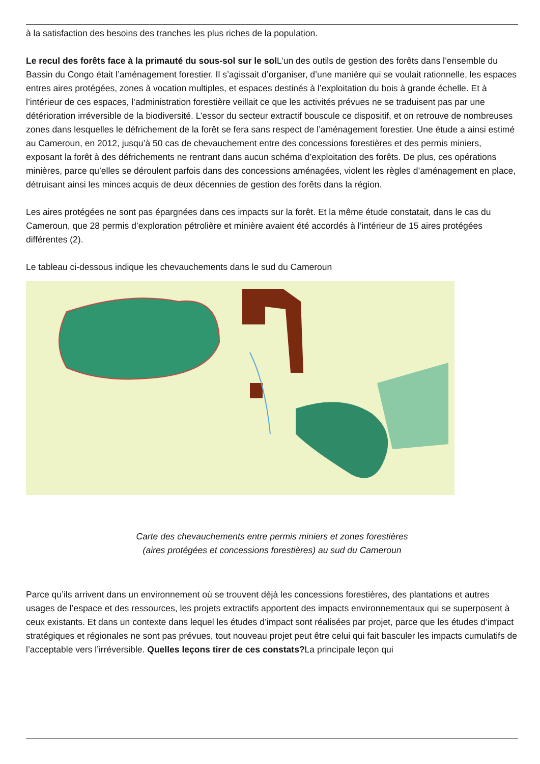à la satisfaction des besoins des tranches les plus riches de la population.
Le recul des forêts face à la primauté du sous-sol sur le sol L’un des outils de gestion des forêts dans l’ensemble du Bassin du Congo était l’aménagement forestier. Il s’agissait d’organiser, d’une manière qui se voulait rationnelle, les espaces entres aires protégées, zones à vocation multiples, et espaces destinés à l’exploitation du bois à grande échelle. Et à l’intérieur de ces espaces, l’administration forestière veillait ce que les activités prévues ne se traduisent pas par une détérioration irréversible de la biodiversité. L’essor du secteur extractif bouscule ce dispositif, et on retrouve de nombreuses zones dans lesquelles le défrichement de la forêt se fera sans respect de l’aménagement forestier. Une étude a ainsi estimé au Cameroun, en 2012, jusqu’à 50 cas de chevauchement entre des concessions forestières et des permis miniers, exposant la forêt à des défrichements ne rentrant dans aucun schéma d’exploitation des forêts. De plus, ces opérations minières, parce qu’elles se déroulent parfois dans des concessions aménagées, violent les règles d’aménagement en place, détruisant ainsi les minces acquis de deux décennies de gestion des forêts dans la région.
Les aires protégées ne sont pas épargnées dans ces impacts sur la forêt. Et la même étude constatait, dans le cas du Cameroun, que 28 permis d’exploration pétrolière et minière avaient été accordés à l’intérieur de 15 aires protégées différentes (2).
Le tableau ci-dessous indique les chevauchements dans le sud du Cameroun
Carte des chevauchements entre permis miniers et zones forestières
(aires protégées et concessions forestières) au sud du Cameroun
Parce qu’ils arrivent dans un environnement où se trouvent déjà les concessions forestières, des plantations et autres usages de l’espace et des ressources, les projets extractifs apportent des impacts environnementaux qui se superposent à ceux existants. Et dans un contexte dans lequel les études d’impact sont réalisées par projet, parce que les études d’impact stratégiques et régionales ne sont pas prévues, tout nouveau projet peut être celui qui fait basculer les impacts cumulatifs de l’acceptable vers l’irréversible. Quelles leçons tirer de ces constats?La principale leçon qui